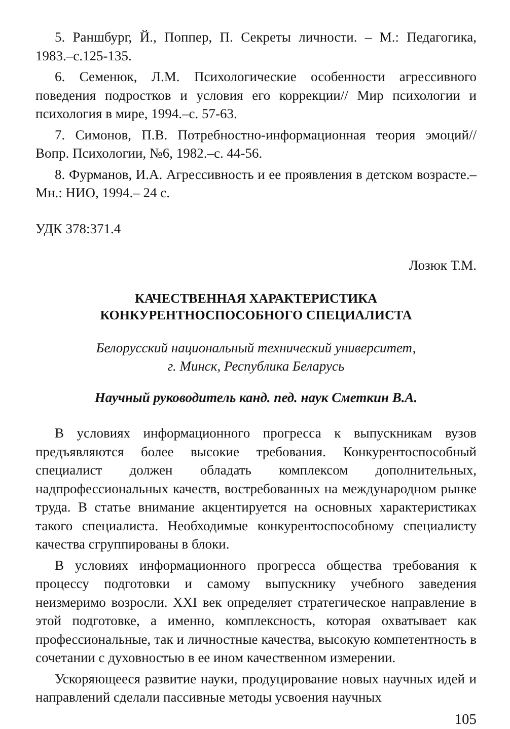5. Раншбург, Й., Поппер, П. Секреты личности. – М.: Педагогика, 1983.–с.125-135.
6. Семенюк, Л.М. Психологические особенности агрессивного поведения подростков и условия его коррекции// Мир психологии и психология в мире, 1994.–с. 57-63.
7. Симонов, П.В. Потребностно-информационная теория эмоций// Вопр. Психологии, №6, 1982.–с. 44-56.
8. Фурманов, И.А. Агрессивность и ее проявления в детском возрасте.–Мн.: НИО, 1994.– 24 с.
УДК 378:371.4
Лозюк Т.М.
КАЧЕСТВЕННАЯ ХАРАКТЕРИСТИКА
КОНКУРЕНТНОСПОСОБНОГО СПЕЦИАЛИСТА
Белорусский национальный технический университет,
г. Минск, Республика Беларусь
Научный руководитель канд. пед. наук Сметкин В.А.
В условиях информационного прогресса к выпускникам вузов предъявляются более высокие требования. Конкурентоспособный специалист должен обладать комплексом дополнительных, надпрофессиональных качеств, востребованных на международном рынке труда. В статье внимание акцентируется на основных характеристиках такого специалиста. Необходимые конкурентоспособному специалисту качества сгруппированы в блоки.
В условиях информационного прогресса общества требования к процессу подготовки и самому выпускнику учебного заведения неизмеримо возросли. XXI век определяет стратегическое направление в этой подготовке, а именно, комплексность, которая охватывает как профессиональные, так и личностные качества, высокую компетентность в сочетании с духовностью в ее ином качественном измерении.
Ускоряющееся развитие науки, продуцирование новых научных идей и направлений сделали пассивные методы усвоения научных
105